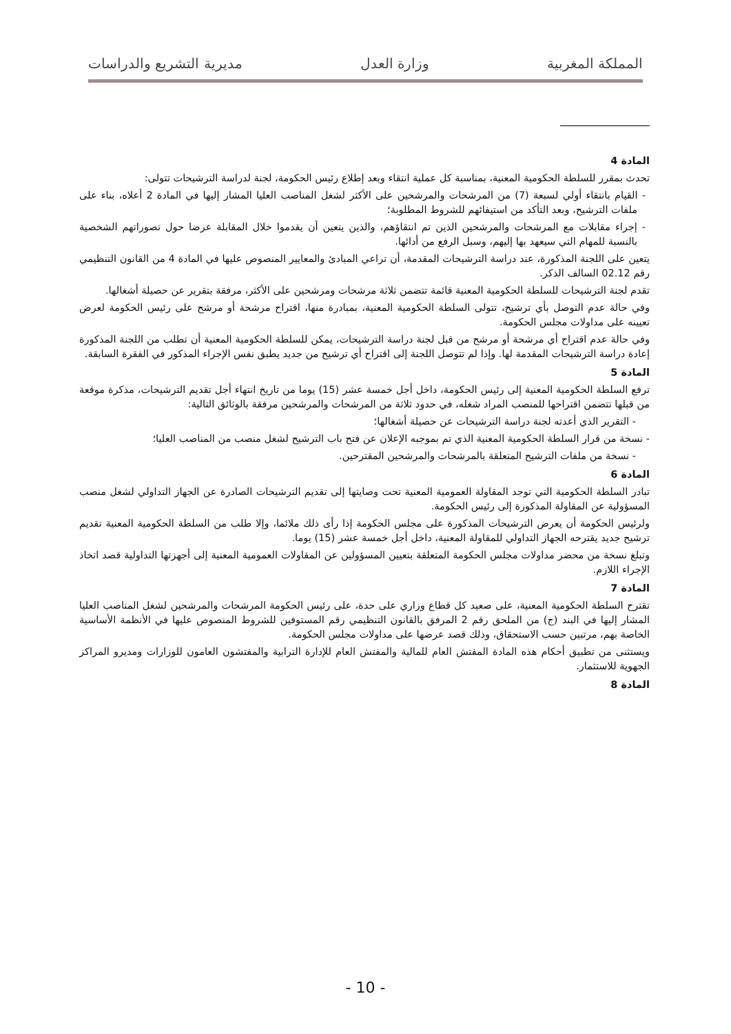المملكة المغربية وزارة العدل مديرية التشريع والدراسات
المادة 4
تحدث بمقرر للسلطة الحكومية المعنية، بمناسبة كل عملية انتقاء وبعد إطلاع رئيس الحكومة، لجنة لدراسة الترشيحات تتولى:
- القيام بانتقاء أولي لسبعة (7) من المرشحات والمرشحين على الأكثر لشغل المناصب العليا المشار إليها في المادة 2 أعلاه، بناء على ملفات الترشيح، وبعد التأكد من استيفائهم للشروط المطلوبة؛
- إجراء مقابلات مع المرشحات والمرشحين الذين تم انتقاؤهم، والذين يتعين أن يقدموا خلال المقابلة عرضا حول تصوراتهم الشخصية بالنسبة للمهام التي سيعهد بها إليهم، وسبل الرفع من أدائها.
يتعين على اللجنة المذكورة، عند دراسة الترشيحات المقدمة، أن تراعي المبادئ والمعايير المنصوص عليها في المادة 4 من القانون التنظيمي رقم 02.12 السالف الذكر.
تقدم لجنة الترشيحات للسلطة الحكومية المعنية قائمة تتضمن ثلاثة مرشحات ومرشحين على الأكثر، مرفقة بتقرير عن حصيلة أشغالها.
وفي حالة عدم التوصل بأي ترشيح، تتولى السلطة الحكومية المعنية، بمبادرة منها، اقتراح مرشحة أو مرشح على رئيس الحكومة لعرض تعيينه على مداولات مجلس الحكومة.
وفي حالة عدم اقتراح أي مرشحة أو مرشح من قبل لجنة دراسة الترشيحات، يمكن للسلطة الحكومية المعنية أن تطلب من اللجنة المذكورة إعادة دراسة الترشيحات المقدمة لها. وإذا لم تتوصل اللجنة إلى اقتراح أي ترشيح من جديد يطبق نفس الإجراء المذكور في الفقرة السابقة.
المادة 5
ترفع السلطة الحكومية المعنية إلى رئيس الحكومة، داخل أجل خمسة عشر (15) يوما من تاريخ انتهاء أجل تقديم الترشيحات، مذكرة موقعة من قبلها تتضمن اقتراحها للمنصب المراد شغله، في حدود ثلاثة من المرشحات والمرشحين مرفقة بالوثائق التالية:
- التقرير الذي أعدته لجنة دراسة الترشيحات عن حصيلة أشغالها؛
- نسخة من قرار السلطة الحكومية المعنية الذي تم بموجبه الإعلان عن فتح باب الترشيح لشغل منصب من المناصب العليا؛
- نسخة من ملفات الترشيح المتعلقة بالمرشحات والمرشحين المقترحين.
المادة 6
تبادر السلطة الحكومية التي توجد المقاولة العمومية المعنية تحت وصايتها إلى تقديم الترشيحات الصادرة عن الجهاز التداولي لشغل منصب المسؤولية عن المقاولة المذكورة إلى رئيس الحكومة.
ولرئيس الحكومة أن يعرض الترشيحات المذكورة على مجلس الحكومة إذا رأى ذلك ملائما، وإلا طلب من السلطة الحكومية المعنية تقديم ترشيح جديد يقترحه الجهاز التداولي للمقاولة المعنية، داخل أجل خمسة عشر (15) يوما.
وتبلغ نسخة من محضر مداولات مجلس الحكومة المتعلقة بتعيين المسؤولين عن المقاولات العمومية المعنية إلى أجهزتها التداولية قصد اتخاذ الإجراء اللازم.
المادة 7
تقترح السلطة الحكومية المعنية، على صعيد كل قطاع وزاري على حدة، على رئيس الحكومة المرشحات والمرشحين لشغل المناصب العليا المشار إليها في البند (ج) من الملحق رقم 2 المرفق بالقانون التنظيمي رقم المستوفين للشروط المنصوص عليها في الأنظمة الأساسية الخاصة بهم، مرتبين حسب الاستحقاق، وذلك قصد عرضها على مداولات مجلس الحكومة.
ويستثنى من تطبيق أحكام هذه المادة المفتش العام للمالية والمفتش العام للإدارة الترابية والمفتشون العامون للوزارات ومديرو المراكز الجهوية للاستثمار.
المادة 8
- 10 -